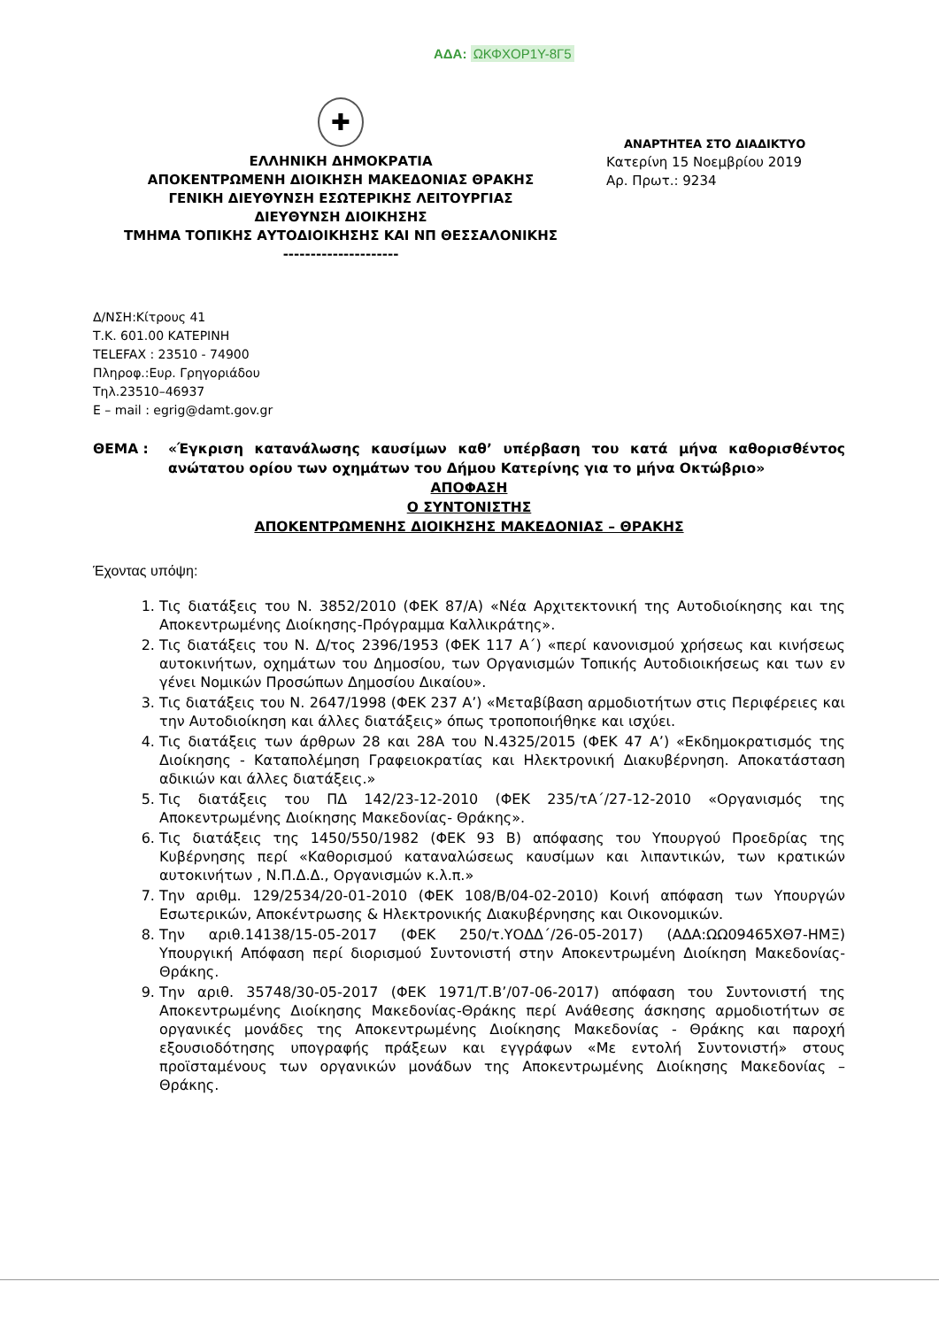ΑΔΑ: ΩΚΦΧΟΡ1Υ-8Γ5
✚
ΕΛΛΗΝΙΚΗ ΔΗΜΟΚΡΑΤΙΑ
ΑΠΟΚΕΝΤΡΩΜΕΝΗ ΔΙΟΙΚΗΣΗ ΜΑΚΕΔΟΝΙΑΣ ΘΡΑΚΗΣ
ΓΕΝΙΚΗ ΔΙΕΥΘΥΝΣΗ ΕΣΩΤΕΡΙΚΗΣ ΛΕΙΤΟΥΡΓΙΑΣ
ΔΙΕΥΘΥΝΣΗ ΔΙΟΙΚΗΣΗΣ
ΤΜΗΜΑ ΤΟΠΙΚΗΣ ΑΥΤΟΔΙΟΙΚΗΣΗΣ ΚΑΙ ΝΠ ΘΕΣΣΑΛΟΝΙΚΗΣ
---------------------
ΑΝΑΡΤΗΤΕΑ ΣΤΟ ΔΙΑΔΙΚΤΥΟ
Κατερίνη 15 Νοεμβρίου 2019
Αρ. Πρωτ.: 9234
Δ/ΝΣΗ:Κίτρους 41
Τ.Κ. 601.00 ΚΑΤΕΡΙΝΗ
TELEFAX : 23510 - 74900
Πληροφ.:Ευρ. Γρηγοριάδου
Τηλ.23510–46937
Ε – mail : egrig@damt.gov.gr
ΘΕΜΑ : «Έγκριση κατανάλωσης καυσίμων καθ’ υπέρβαση του κατά μήνα καθορισθέντος ανώτατου ορίου των οχημάτων του Δήμου Κατερίνης για το μήνα Οκτώβριο»
ΑΠΟΦΑΣΗ
Ο ΣΥΝΤΟΝΙΣΤΗΣ
ΑΠΟΚΕΝΤΡΩΜΕΝΗΣ ΔΙΟΙΚΗΣΗΣ ΜΑΚΕΔΟΝΙΑΣ – ΘΡΑΚΗΣ
Έχοντας υπόψη:
1. Τις διατάξεις του Ν. 3852/2010 (ΦΕΚ 87/Α) «Νέα Αρχιτεκτονική της Αυτοδιοίκησης και της Αποκεντρωμένης Διοίκησης-Πρόγραμμα Καλλικράτης».
2. Τις διατάξεις του Ν. Δ/τος 2396/1953 (ΦΕΚ 117 Α΄) «περί κανονισμού χρήσεως και κινήσεως αυτοκινήτων, οχημάτων του Δημοσίου, των Οργανισμών Τοπικής Αυτοδιοικήσεως και των εν γένει Νομικών Προσώπων Δημοσίου Δικαίου».
3. Τις διατάξεις του Ν. 2647/1998 (ΦΕΚ 237 Α’) «Μεταβίβαση αρμοδιοτήτων στις Περιφέρειες και την Αυτοδιοίκηση και άλλες διατάξεις» όπως τροποποιήθηκε και ισχύει.
4. Τις διατάξεις των άρθρων 28 και 28Α του Ν.4325/2015 (ΦΕΚ 47 Α’) «Εκδημοκρατισμός της Διοίκησης - Καταπολέμηση Γραφειοκρατίας και Ηλεκτρονική Διακυβέρνηση. Αποκατάσταση αδικιών και άλλες διατάξεις.»
5. Τις διατάξεις του ΠΔ 142/23-12-2010 (ΦΕΚ 235/τΑ΄/27-12-2010 «Οργανισμός της Αποκεντρωμένης Διοίκησης Μακεδονίας- Θράκης».
6. Τις διατάξεις της 1450/550/1982 (ΦΕΚ 93 Β) απόφασης του Υπουργού Προεδρίας της Κυβέρνησης περί «Καθορισμού καταναλώσεως καυσίμων και λιπαντικών, των κρατικών αυτοκινήτων , Ν.Π.Δ.Δ., Οργανισμών κ.λ.π.»
7. Την αριθμ. 129/2534/20-01-2010 (ΦΕΚ 108/Β/04-02-2010) Κοινή απόφαση των Υπουργών Εσωτερικών, Αποκέντρωσης & Ηλεκτρονικής Διακυβέρνησης και Οικονομικών.
8. Την αριθ.14138/15-05-2017 (ΦΕΚ 250/τ.ΥΟΔΔ΄/26-05-2017) (ΑΔΑ:ΩΩ09465ΧΘ7-ΗΜΞ) Υπουργική Απόφαση περί διορισμού Συντονιστή στην Αποκεντρωμένη Διοίκηση Μακεδονίας-Θράκης.
9. Την αριθ. 35748/30-05-2017 (ΦΕΚ 1971/Τ.Β’/07-06-2017) απόφαση του Συντονιστή της Αποκεντρωμένης Διοίκησης Μακεδονίας-Θράκης περί Ανάθεσης άσκησης αρμοδιοτήτων σε οργανικές μονάδες της Αποκεντρωμένης Διοίκησης Μακεδονίας - Θράκης και παροχή εξουσιοδότησης υπογραφής πράξεων και εγγράφων «Με εντολή Συντονιστή» στους προϊσταμένους των οργανικών μονάδων της Αποκεντρωμένης Διοίκησης Μακεδονίας – Θράκης.